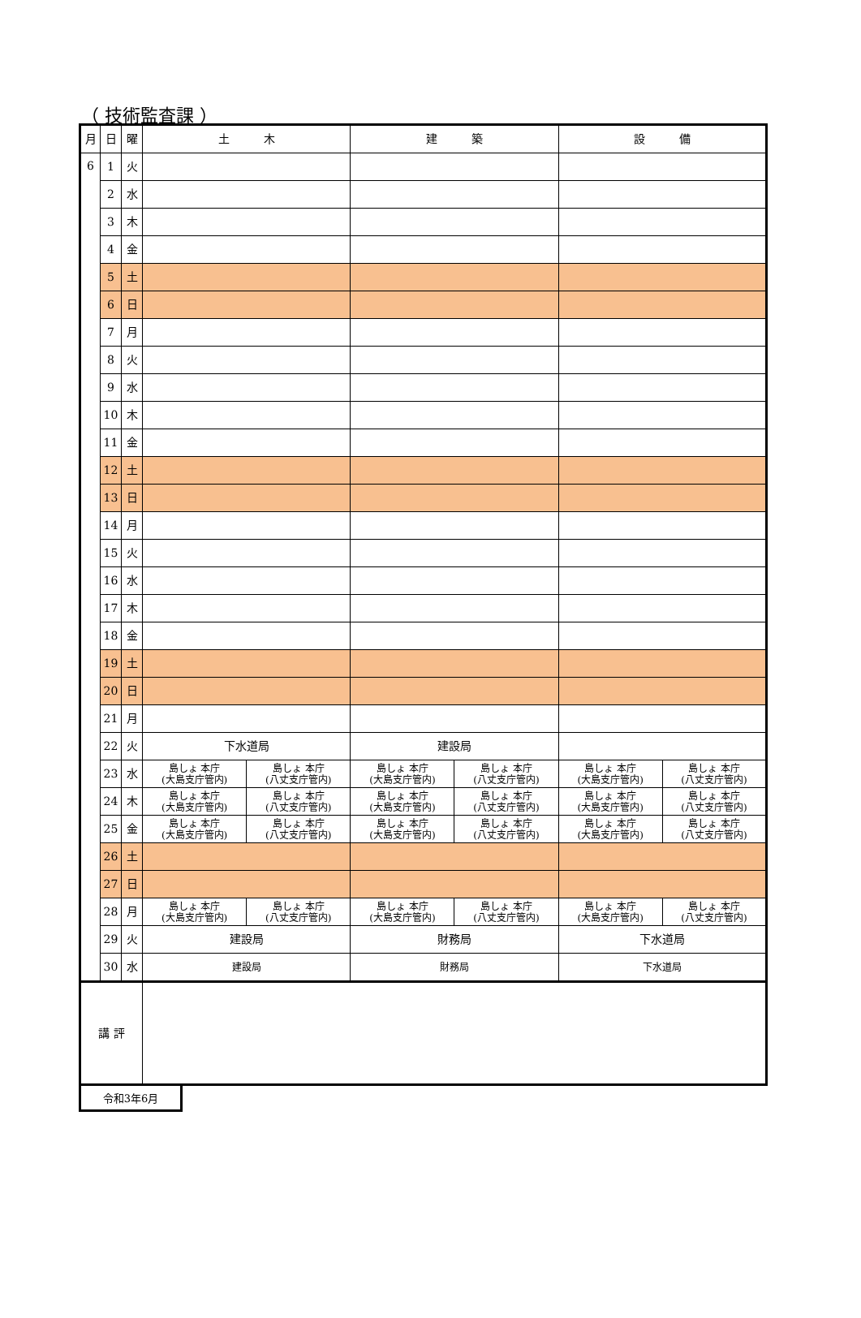（ 技術監査課 ）
| 月 | 日 | 曜 | 土 木 | | 建 築 | | 設 備 | |
| --- | --- | --- | --- | --- | --- | --- | --- | --- |
| 6 | 1 | 火 | | | | | | |
| | 2 | 水 | | | | | | |
| | 3 | 木 | | | | | | |
| | 4 | 金 | | | | | | |
| | 5 | 土 | | | | | | |
| | 6 | 日 | | | | | | |
| | 7 | 月 | | | | | | |
| | 8 | 火 | | | | | | |
| | 9 | 水 | | | | | | |
| | 10 | 木 | | | | | | |
| | 11 | 金 | | | | | | |
| | 12 | 土 | | | | | | |
| | 13 | 日 | | | | | | |
| | 14 | 月 | | | | | | |
| | 15 | 火 | | | | | | |
| | 16 | 水 | | | | | | |
| | 17 | 木 | | | | | | |
| | 18 | 金 | | | | | | |
| | 19 | 土 | | | | | | |
| | 20 | 日 | | | | | | |
| | 21 | 月 | | | | | | |
| | 22 | 火 | 下水道局 | | 建設局 | | | |
| | 23 | 水 | 島しょ 本庁 (大島支庁管内) | 島しょ 本庁 (八丈支庁管内) | 島しょ 本庁 (大島支庁管内) | 島しょ 本庁 (八丈支庁管内) | 島しょ 本庁 (大島支庁管内) | 島しょ 本庁 (八丈支庁管内) |
| | 24 | 木 | 島しょ 本庁 (大島支庁管内) | 島しょ 本庁 (八丈支庁管内) | 島しょ 本庁 (大島支庁管内) | 島しょ 本庁 (八丈支庁管内) | 島しょ 本庁 (大島支庁管内) | 島しょ 本庁 (八丈支庁管内) |
| | 25 | 金 | 島しょ 本庁 (大島支庁管内) | 島しょ 本庁 (八丈支庁管内) | 島しょ 本庁 (大島支庁管内) | 島しょ 本庁 (八丈支庁管内) | 島しょ 本庁 (大島支庁管内) | 島しょ 本庁 (八丈支庁管内) |
| | 26 | 土 | | | | | | |
| | 27 | 日 | | | | | | |
| | 28 | 月 | 島しょ 本庁 (大島支庁管内) | 島しょ 本庁 (八丈支庁管内) | 島しょ 本庁 (大島支庁管内) | 島しょ 本庁 (八丈支庁管内) | 島しょ 本庁 (大島支庁管内) | 島しょ 本庁 (八丈支庁管内) |
| | 29 | 火 | 建設局 | | 財務局 | | 下水道局 | |
| | 30 | 水 | 建設局 | | 財務局 | | 下水道局 | |
| 講 評 | | | | | | | | |
令和3年6月